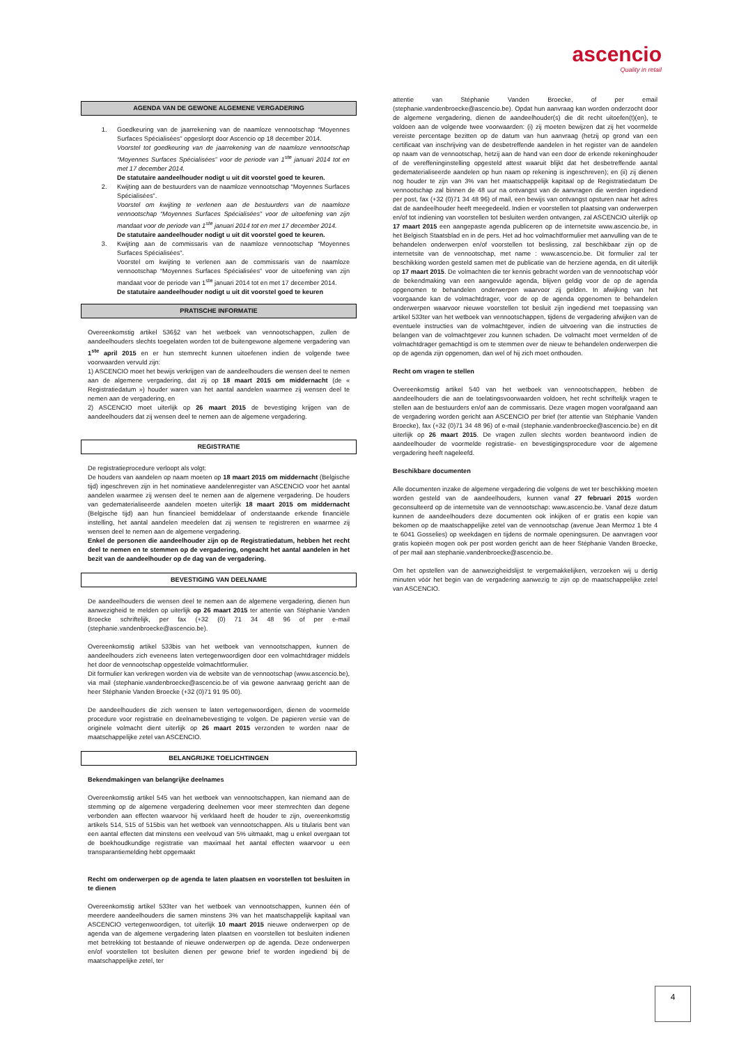ascencio
Quality in retail
AGENDA VAN DE GEWONE ALGEMENE VERGADERING
1. Goedkeuring van de jaarrekening van de naamloze vennootschap “Moyennes Surfaces Spécialisées” opgeslorpt door Ascencio op 18 december 2014.
Voorstel tot goedkeuring van de jaarrekening van de naamloze vennootschap “Moyennes Surfaces Spécialisées” voor de periode van 1<sup>ste</sup> januari 2014 tot en met 17 december 2014.
De statutaire aandeelhouder nodigt u uit dit voorstel goed te keuren.
2. Kwijting aan de bestuurders van de naamloze vennootschap “Moyennes Surfaces Spécialisées”.
Voorstel om kwijting te verlenen aan de bestuurders van de naamloze vennootschap “Moyennes Surfaces Spécialisées” voor de uitoefening van zijn mandaat voor de periode van 1<sup>ste</sup> januari 2014 tot en met 17 december 2014.
De statutaire aandeelhouder nodigt u uit dit voorstel goed te keuren.
3. Kwijting aan de commissaris van de naamloze vennootschap “Moyennes Surfaces Spécialisées”.
Voorstel om kwijting te verlenen aan de commissaris van de naamloze vennootschap “Moyennes Surfaces Spécialisées” voor de uitoefening van zijn mandaat voor de periode van 1<sup>ste</sup> januari 2014 tot en met 17 december 2014.
De statutaire aandeelhouder nodigt u uit dit voorstel goed te keuren
PRATISCHE INFORMATIE
Overeenkomstig artikel 536§2 van het wetboek van vennootschappen, zullen de aandeelhouders slechts toegelaten worden tot de buitengewone algemene vergadering van 1<sup>ste</sup> april 2015 en er hun stemrecht kunnen uitoefenen indien de volgende twee voorwaarden vervuld zijn:
1) ASCENCIO moet het bewijs verkrijgen van de aandeelhouders die wensen deel te nemen aan de algemene vergadering, dat zij op 18 maart 2015 om middernacht (de « Registratiedatum ») houder waren van het aantal aandelen waarmee zij wensen deel te nemen aan de vergadering, en
2) ASCENCIO moet uiterlijk op 26 maart 2015 de bevestiging krijgen van de aandeelhouders dat zij wensen deel te nemen aan de algemene vergadering.
REGISTRATIE
De registratieprocedure verloopt als volgt:
De houders van aandelen op naam moeten op 18 maart 2015 om middernacht (Belgische tijd) ingeschreven zijn in het nominatieve aandelenregister van ASCENCIO voor het aantal aandelen waarmee zij wensen deel te nemen aan de algemene vergadering. De houders van gedematerialiseerde aandelen moeten uiterlijk 18 maart 2015 om middernacht (Belgische tijd) aan hun financieel bemiddelaar of onderstaande erkende financiële instelling, het aantal aandelen meedelen dat zij wensen te registreren en waarmee zij wensen deel te nemen aan de algemene vergadering.
Enkel de personen die aandeelhouder zijn op de Registratiedatum, hebben het recht deel te nemen en te stemmen op de vergadering, ongeacht het aantal aandelen in het bezit van de aandeelhouder op de dag van de vergadering.
BEVESTIGING VAN DEELNAME
De aandeelhouders die wensen deel te nemen aan de algemene vergadering, dienen hun aanwezigheid te melden op uiterlijk op 26 maart 2015 ter attentie van Stéphanie Vanden Broecke schriftelijk, per fax (+32 (0) 71 34 48 96 of per e-mail (stephanie.vandenbroecke@ascencio.be).
Overeenkomstig artikel 533bis van het wetboek van vennootschappen, kunnen de aandeelhouders zich eveneens laten vertegenwoordigen door een volmachtdrager middels het door de vennootschap opgestelde volmachtformulier.
Dit formulier kan verkregen worden via de website van de vennootschap (www.ascencio.be), via mail (stephanie.vandenbroecke@ascencio.be of via gewone aanvraag gericht aan de heer Stéphanie Vanden Broecke (+32 (0)71 91 95 00).
De aandeelhouders die zich wensen te laten vertegenwoordigen, dienen de voormelde procedure voor registratie en deelnamebevestiging te volgen. De papieren versie van de originele volmacht dient uiterlijk op 26 maart 2015 verzonden te worden naar de maatschappelijke zetel van ASCENCIO.
BELANGRIJKE TOELICHTINGEN
Bekendmakingen van belangrijke deelnames
Overeenkomstig artikel 545 van het wetboek van vennootschappen, kan niemand aan de stemming op de algemene vergadering deelnemen voor meer stemrechten dan degene verbonden aan effecten waarvoor hij verklaard heeft de houder te zijn, overeenkomstig artikels 514, 515 of 515bis van het wetboek van vennootschappen. Als u titularis bent van een aantal effecten dat minstens een veelvoud van 5% uitmaakt, mag u enkel overgaan tot de boekhoudkundige registratie van maximaal het aantal effecten waarvoor u een transparantiemelding hebt opgemaakt
Recht om onderwerpen op de agenda te laten plaatsen en voorstellen tot besluiten in te dienen
Overeenkomstig artikel 533ter van het wetboek van vennootschappen, kunnen één of meerdere aandeelhouders die samen minstens 3% van het maatschappelijk kapitaal van ASCENCIO vertegenwoordigen, tot uiterlijk 10 maart 2015 nieuwe onderwerpen op de agenda van de algemene vergadering laten plaatsen en voorstellen tot besluiten indienen met betrekking tot bestaande of nieuwe onderwerpen op de agenda. Deze onderwerpen en/of voorstellen tot besluiten dienen per gewone brief te worden ingediend bij de maatschappelijke zetel, ter
attentie van Stéphanie Vanden Broecke, of per email (stephanie.vandenbroecke@ascencio.be). Opdat hun aanvraag kan worden onderzocht door de algemene vergadering, dienen de aandeelhouder(s) die dit recht uitoefen(t)(en), te voldoen aan de volgende twee voorwaarden: (i) zij moeten bewijzen dat zij het voormelde vereiste percentage bezitten op de datum van hun aanvraag (hetzij op grond van een certificaat van inschrijving van de desbetreffende aandelen in het register van de aandelen op naam van de vennootschap, hetzij aan de hand van een door de erkende rekeninghouder of de vereffeninginstelling opgesteld attest waaruit blijkt dat het desbetreffende aantal gedematerialiseerde aandelen op hun naam op rekening is ingeschreven); en (ii) zij dienen nog houder te zijn van 3% van het maatschappelijk kapitaal op de Registratiedatum De vennootschap zal binnen de 48 uur na ontvangst van de aanvragen die werden ingediend per post, fax (+32 (0)71 34 48 96) of mail, een bewijs van ontvangst opsturen naar het adres dat de aandeelhouder heeft meegedeeld. Indien er voorstellen tot plaatsing van onderwerpen en/of tot indiening van voorstellen tot besluiten werden ontvangen, zal ASCENCIO uiterlijk op 17 maart 2015 een aangepaste agenda publiceren op de internetsite www.ascencio.be, in het Belgisch Staatsblad en in de pers. Het ad hoc volmachtformulier met aanvulling van de te behandelen onderwerpen en/of voorstellen tot beslissing, zal beschikbaar zijn op de internetsite van de vennootschap, met name : www.ascencio.be. Dit formulier zal ter beschikking worden gesteld samen met de publicatie van de herziene agenda, en dit uiterlijk op 17 maart 2015. De volmachten die ter kennis gebracht worden van de vennootschap vóór de bekendmaking van een aangevulde agenda, blijven geldig voor de op de agenda opgenomen te behandelen onderwerpen waarvoor zij gelden. In afwijking van het voorgaande kan de volmachtdrager, voor de op de agenda opgenomen te behandelen onderwerpen waarvoor nieuwe voorstellen tot besluit zijn ingediend met toepassing van artikel 533ter van het wetboek van vennootschappen, tijdens de vergadering afwijken van de eventuele instructies van de volmachtgever, indien de uitvoering van die instructies de belangen van de volmachtgever zou kunnen schaden. De volmacht moet vermelden of de volmachtdrager gemachtigd is om te stemmen over de nieuw te behandelen onderwerpen die op de agenda zijn opgenomen, dan wel of hij zich moet onthouden.
Recht om vragen te stellen
Overeenkomstig artikel 540 van het wetboek van vennootschappen, hebben de aandeelhouders die aan de toelatingsvoorwaarden voldoen, het recht schriftelijk vragen te stellen aan de bestuurders en/of aan de commissaris. Deze vragen mogen voorafgaand aan de vergadering worden gericht aan ASCENCIO per brief (ter attentie van Stéphanie Vanden Broecke), fax (+32 (0)71 34 48 96) of e-mail (stephanie.vandenbroecke@ascencio.be) en dit uiterlijk op 26 maart 2015. De vragen zullen slechts worden beantwoord indien de aandeelhouder de voormelde registratie- en bevestigingsprocedure voor de algemene vergadering heeft nageleefd.
Beschikbare documenten
Alle documenten inzake de algemene vergadering die volgens de wet ter beschikking moeten worden gesteld van de aandeelhouders, kunnen vanaf 27 februari 2015 worden geconsulteerd op de internetsite van de vennootschap: www.ascencio.be. Vanaf deze datum kunnen de aandeelhouders deze documenten ook inkijken of er gratis een kopie van bekomen op de maatschappelijke zetel van de vennootschap (avenue Jean Mermoz 1 bte 4 te 6041 Gosselies) op weekdagen en tijdens de normale openingsuren. De aanvragen voor gratis kopieën mogen ook per post worden gericht aan de heer Stéphanie Vanden Broecke, of per mail aan stephanie.vandenbroecke@ascencio.be.
Om het opstellen van de aanwezigheidslijst te vergemakkelijken, verzoeken wij u dertig minuten vóór het begin van de vergadering aanwezig te zijn op de maatschappelijke zetel van ASCENCIO.
4